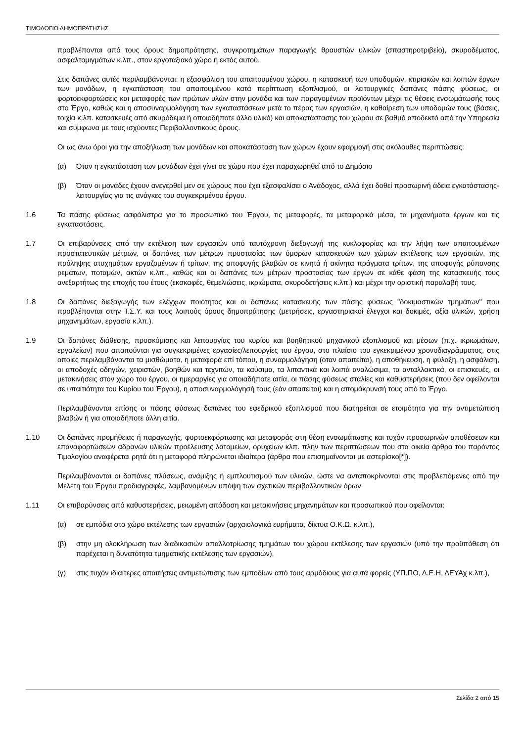ΤΙΜΟΛΟΓΙΟ ΔΗΜΟΠΡΑΤΗΣΗΣ
προβλέπονται από τους όρους δημοπράτησης, συγκροτημάτων παραγωγής θραυστών υλικών (σπαστηροτριβείο), σκυροδέματος, ασφαλτομιγμάτων κ.λπ., στον εργοταξιακό χώρο ή εκτός αυτού.
Στις δαπάνες αυτές περιλαμβάνονται: η εξασφάλιση του απαιτουμένου χώρου, η κατασκευή των υποδομών, κτιριακών και λοιπών έργων των μονάδων, η εγκατάσταση του απαιτουμένου κατά περίπτωση εξοπλισμού, οι λειτουργικές δαπάνες πάσης φύσεως, οι φορτοεκφορτώσεις και μεταφορές των πρώτων υλών στην μονάδα και των παραγομένων προϊόντων μέχρι τις θέσεις ενσωμάτωσής τους στο Έργο, καθώς και η αποσυναρμολόγηση των εγκαταστάσεων μετά το πέρας των εργασιών, η καθαίρεση των υποδομών τους (βάσεις, τοιχία κ.λπ. κατασκευές από σκυρόδεμα ή οποιοδήποτε άλλο υλικό) και αποκατάστασης του χώρου σε βαθμό αποδεκτό από την Υπηρεσία και σύμφωνα με τους ισχύοντες Περιβαλλοντικούς όρους.
Οι ως άνω όροι για την αποξήλωση των μονάδων και αποκατάσταση των χώρων έχουν εφαρμογή στις ακόλουθες περιπτώσεις:
(α) Όταν η εγκατάσταση των μονάδων έχει γίνει σε χώρο που έχει παραχωρηθεί από το Δημόσιο
(β) Όταν οι μονάδες έχουν ανεγερθεί μεν σε χώρους που έχει εξασφαλίσει ο Ανάδοχος, αλλά έχει δοθεί προσωρινή άδεια εγκατάστασης-λειτουργίας για τις ανάγκες του συγκεκριμένου έργου.
1.6 Τα πάσης φύσεως ασφάλιστρα για το προσωπικό του Έργου, τις μεταφορές, τα μεταφορικά μέσα, τα μηχανήματα έργων και τις εγκαταστάσεις.
1.7 Οι επιβαρύνσεις από την εκτέλεση των εργασιών υπό ταυτόχρονη διεξαγωγή της κυκλοφορίας και την λήψη των απαιτουμένων προστατευτικών μέτρων, οι δαπάνες των μέτρων προστασίας των όμορων κατασκευών των χώρων εκτέλεσης των εργασιών, της πρόληψης ατυχημάτων εργαζομένων ή τρίτων, της αποφυγής βλαβών σε κινητά ή ακίνητα πράγματα τρίτων, της αποφυγής ρύπανσης ρεμάτων, ποταμών, ακτών κ.λπ., καθώς και οι δαπάνες των μέτρων προστασίας των έργων σε κάθε φάση της κατασκευής τους ανεξαρτήτως της εποχής του έτους (εκσκαφές, θεμελιώσεις, ικριώματα, σκυροδετήσεις κ.λπ.) και μέχρι την οριστική παραλαβή τους.
1.8 Οι δαπάνες διεξαγωγής των ελέγχων ποιότητος και οι δαπάνες κατασκευής των πάσης φύσεως "δοκιμαστικών τμημάτων" που προβλέπονται στην Τ.Σ.Υ. και τους λοιπούς όρους δημοπράτησης (μετρήσεις, εργαστηριακοί έλεγχοι και δοκιμές, αξία υλικών, χρήση μηχανημάτων, εργασία κ.λπ.).
1.9 Οι δαπάνες διάθεσης, προσκόμισης και λειτουργίας του κυρίου και βοηθητικού μηχανικού εξοπλισμού και μέσων (π.χ. ικριωμάτων, εργαλείων) που απαιτούνται για συγκεκριμένες εργασίες/λειτουργίες του έργου, στο πλαίσιο του εγκεκριμένου χρονοδιαγράμματος, στις οποίες περιλαμβάνονται τα μισθώματα, η μεταφορά επί τόπου, η συναρμολόγηση (όταν απαιτείται), η αποθήκευση, η φύλαξη, η ασφάλιση, οι αποδοχές οδηγών, χειριστών, βοηθών και τεχνιτών, τα καύσιμα, τα λιπαντικά και λοιπά αναλώσιμα, τα ανταλλακτικά, οι επισκευές, οι μετακινήσεις στον χώρο του έργου, οι ημεραργίες για οποιαδήποτε αιτία, οι πάσης φύσεως σταλίες και καθυστερήσεις (που δεν οφείλονται σε υπαιτιότητα του Κυρίου του Έργου), η αποσυναρμολόγησή τους (εάν απαιτείται) και η απομάκρυνσή τους από το Έργο.
Περιλαμβάνονται επίσης οι πάσης φύσεως δαπάνες του εφεδρικού εξοπλισμού που διατηρείται σε ετοιμότητα για την αντιμετώπιση βλαβών ή για οποιαδήποτε άλλη αιτία.
1.10 Οι δαπάνες προμήθειας ή παραγωγής, φορτοεκφόρτωσης και μεταφοράς στη θέση ενσωμάτωσης και τυχόν προσωρινών αποθέσεων και επαναφορτώσεων αδρανών υλικών προέλευσης λατομείων, ορυχείων κλπ. πλην των περιπτώσεων που στα οικεία άρθρα του παρόντος Τιμολογίου αναφέρεται ρητά ότι η μεταφορά πληρώνεται ιδιαίτερα (άρθρα που επισημαίνονται με αστερίσκο[*]).
Περιλαμβάνονται οι δαπάνες πλύσεως, ανάμιξης ή εμπλουτισμού των υλικών, ώστε να ανταποκρίνονται στις προβλεπόμενες από την Μελέτη του Έργου προδιαγραφές, λαμβανομένων υπόψη των σχετικών περιβαλλοντικών όρων
1.11 Οι επιβαρύνσεις από καθυστερήσεις, μειωμένη απόδοση και μετακινήσεις μηχανημάτων και προσωπικού που οφείλονται:
(α) σε εμπόδια στο χώρο εκτέλεσης των εργασιών (αρχαιολογικά ευρήματα, δίκτυα Ο.Κ.Ω. κ.λπ.),
(β) στην μη ολοκλήρωση των διαδικασιών απαλλοτρίωσης τμημάτων του χώρου εκτέλεσης των εργασιών (υπό την προϋπόθεση ότι παρέχεται η δυνατότητα τμηματικής εκτέλεσης των εργασιών),
(γ) στις τυχόν ιδιαίτερες απαιτήσεις αντιμετώπισης των εμποδίων από τους αρμόδιους για αυτά φορείς (ΥΠ.ΠΟ, Δ.Ε.Η, ΔΕΥΑχ κ.λπ.),
Σελίδα 2 από 15